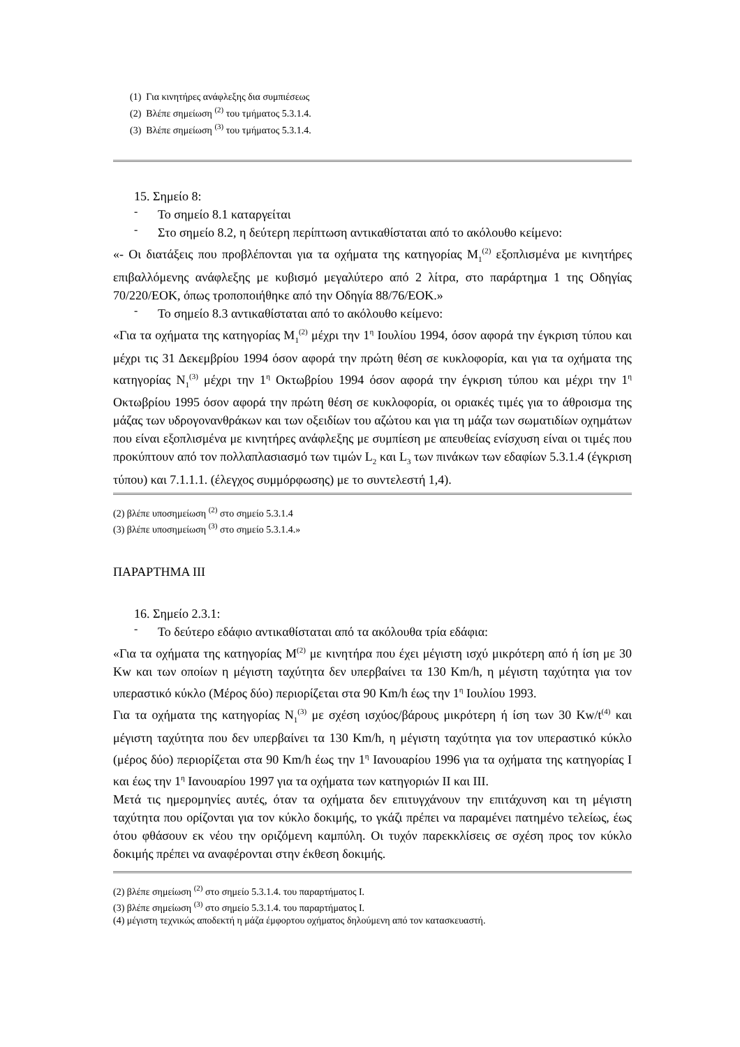(1) Για κινητήρες ανάφλεξης δια συμπιέσεως
(2) Βλέπε σημείωση <sup>(2)</sup> του τμήματος 5.3.1.4.
(3) Βλέπε σημείωση <sup>(3)</sup> του τμήματος 5.3.1.4.
15. Σημείο 8:
-
Το σημείο 8.1 καταργείται
-
Στο σημείο 8.2, η δεύτερη περίπτωση αντικαθίσταται από το ακόλουθο κείμενο:
«- Οι διατάξεις που προβλέπονται για τα οχήματα της κατηγορίας M<sub>1</sub><sup>(2)</sup> εξοπλισμένα με κινητήρες επιβαλλόμενης ανάφλεξης με κυβισμό μεγαλύτερο από 2 λίτρα, στο παράρτημα 1 της Οδηγίας 70/220/ΕΟΚ, όπως τροποποιήθηκε από την Οδηγία 88/76/ΕΟΚ.»
-
Το σημείο 8.3 αντικαθίσταται από το ακόλουθο κείμενο:
«Για τα οχήματα της κατηγορίας M<sub>1</sub><sup>(2)</sup> μέχρι την 1<sup>η</sup> Ιουλίου 1994, όσον αφορά την έγκριση τύπου και μέχρι τις 31 Δεκεμβρίου 1994 όσον αφορά την πρώτη θέση σε κυκλοφορία, και για τα οχήματα της κατηγορίας N<sub>1</sub><sup>(3)</sup> μέχρι την 1<sup>η</sup> Οκτωβρίου 1994 όσον αφορά την έγκριση τύπου και μέχρι την 1<sup>η</sup> Οκτωβρίου 1995 όσον αφορά την πρώτη θέση σε κυκλοφορία, οι οριακές τιμές για το άθροισμα της μάζας των υδρογονανθράκων και των οξειδίων του αζώτου και για τη μάζα των σωματιδίων οχημάτων που είναι εξοπλισμένα με κινητήρες ανάφλεξης με συμπίεση με απευθείας ενίσχυση είναι οι τιμές που προκύπτουν από τον πολλαπλασιασμό των τιμών L<sub>2</sub> και L<sub>3</sub> των πινάκων των εδαφίων 5.3.1.4 (έγκριση τύπου) και 7.1.1.1. (έλεγχος συμμόρφωσης) με το συντελεστή 1,4).
(2) βλέπε υποσημείωση <sup>(2)</sup> στο σημείο 5.3.1.4
(3) βλέπε υποσημείωση <sup>(3)</sup> στο σημείο 5.3.1.4.»
ΠΑΡΑΡΤΗΜΑ ΙΙΙ
16. Σημείο 2.3.1:
-
Το δεύτερο εδάφιο αντικαθίσταται από τα ακόλουθα τρία εδάφια:
«Για τα οχήματα της κατηγορίας M<sup>(2)</sup> με κινητήρα που έχει μέγιστη ισχύ μικρότερη από ή ίση με 30 Kw και των οποίων η μέγιστη ταχύτητα δεν υπερβαίνει τα 130 Km/h, η μέγιστη ταχύτητα για τον υπεραστικό κύκλο (Μέρος δύο) περιορίζεται στα 90 Km/h έως την 1<sup>η</sup> Ιουλίου 1993.
Για τα οχήματα της κατηγορίας N<sub>1</sub><sup>(3)</sup> με σχέση ισχύος/βάρους μικρότερη ή ίση των 30 Kw/t<sup>(4)</sup> και μέγιστη ταχύτητα που δεν υπερβαίνει τα 130 Km/h, η μέγιστη ταχύτητα για τον υπεραστικό κύκλο (μέρος δύο) περιορίζεται στα 90 Km/h έως την 1<sup>η</sup> Ιανουαρίου 1996 για τα οχήματα της κατηγορίας Ι και έως την 1<sup>η</sup> Ιανουαρίου 1997 για τα οχήματα των κατηγοριών ΙΙ και ΙΙΙ.
Μετά τις ημερομηνίες αυτές, όταν τα οχήματα δεν επιτυγχάνουν την επιτάχυνση και τη μέγιστη ταχύτητα που ορίζονται για τον κύκλο δοκιμής, το γκάζι πρέπει να παραμένει πατημένο τελείως, έως ότου φθάσουν εκ νέου την οριζόμενη καμπύλη. Οι τυχόν παρεκκλίσεις σε σχέση προς τον κύκλο δοκιμής πρέπει να αναφέρονται στην έκθεση δοκιμής.
(2) βλέπε σημείωση <sup>(2)</sup> στο σημείο 5.3.1.4. του παραρτήματος Ι.
(3) βλέπε σημείωση <sup>(3)</sup> στο σημείο 5.3.1.4. του παραρτήματος Ι.
(4) μέγιστη τεχνικώς αποδεκτή η μάζα έμφορτου οχήματος δηλούμενη από τον κατασκευαστή.